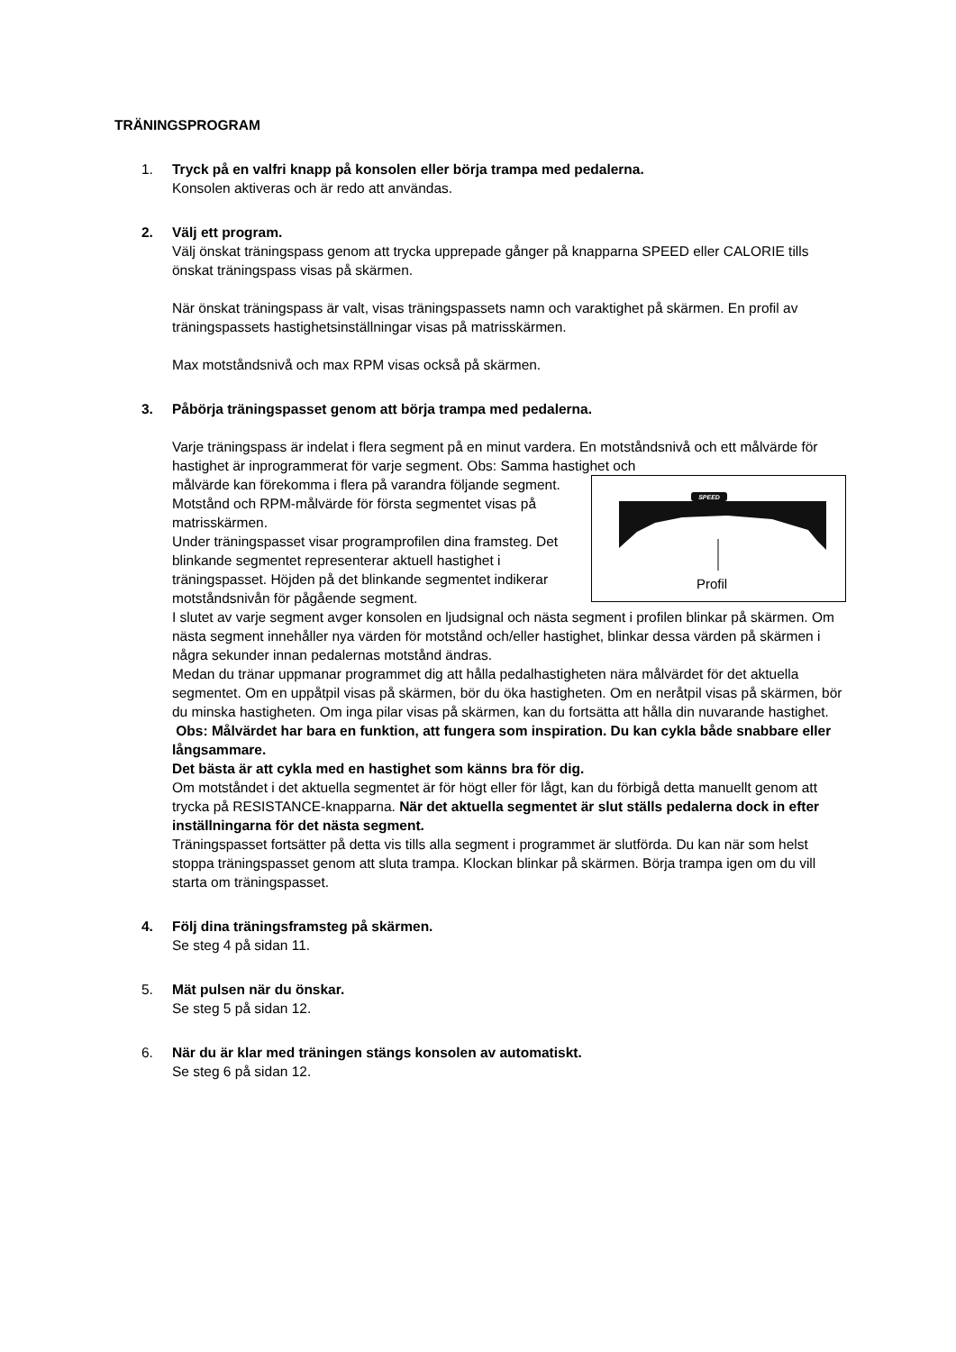TRÄNINGSPROGRAM
1. Tryck på en valfri knapp på konsolen eller börja trampa med pedalerna.
Konsolen aktiveras och är redo att användas.
2. Välj ett program.
Välj önskat träningspass genom att trycka upprepade gånger på knapparna SPEED eller CALORIE tills önskat träningspass visas på skärmen.
När önskat träningspass är valt, visas träningspassets namn och varaktighet på skärmen. En profil av träningspassets hastighetsinställningar visas på matrisskärmen.
Max motståndsnivå och max RPM visas också på skärmen.
3. Påbörja träningspasset genom att börja trampa med pedalerna.
Varje träningspass är indelat i flera segment på en minut vardera. En motståndsnivå och ett målvärde för hastighet är inprogrammerat för varje segment. Obs: Samma hastighet och
SPEED
Profil
målvärde kan förekomma i flera på varandra följande segment.
Motstånd och RPM-målvärde för första segmentet visas på matrisskärmen.
Under träningspasset visar programprofilen dina framsteg. Det blinkande segmentet representerar aktuell hastighet i träningspasset. Höjden på det blinkande segmentet indikerar motståndsnivån för pågående segment.
I slutet av varje segment avger konsolen en ljudsignal och nästa segment i profilen blinkar på skärmen. Om nästa segment innehåller nya värden för motstånd och/eller hastighet, blinkar dessa värden på skärmen i några sekunder innan pedalernas motstånd ändras.
Medan du tränar uppmanar programmet dig att hålla pedalhastigheten nära målvärdet för det aktuella segmentet. Om en uppåtpil visas på skärmen, bör du öka hastigheten. Om en neråtpil visas på skärmen, bör du minska hastigheten. Om inga pilar visas på skärmen, kan du fortsätta att hålla din nuvarande hastighet.
Obs: Målvärdet har bara en funktion, att fungera som inspiration. Du kan cykla både snabbare eller långsammare.
Det bästa är att cykla med en hastighet som känns bra för dig.
Om motståndet i det aktuella segmentet är för högt eller för lågt, kan du förbigå detta manuellt genom att trycka på RESISTANCE-knapparna. När det aktuella segmentet är slut ställs pedalerna dock in efter inställningarna för det nästa segment.
Träningspasset fortsätter på detta vis tills alla segment i programmet är slutförda. Du kan när som helst stoppa träningspasset genom att sluta trampa. Klockan blinkar på skärmen. Börja trampa igen om du vill starta om träningspasset.
4. Följ dina träningsframsteg på skärmen.
Se steg 4 på sidan 11.
5. Mät pulsen när du önskar.
Se steg 5 på sidan 12.
6. När du är klar med träningen stängs konsolen av automatiskt.
Se steg 6 på sidan 12.